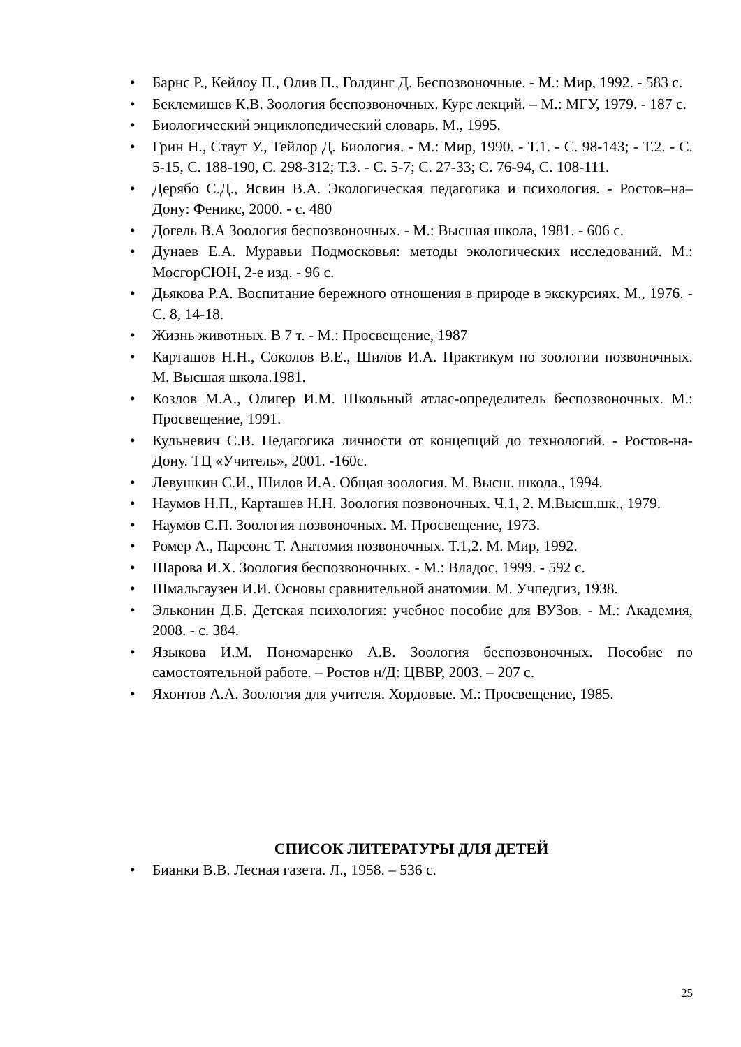• Барнс Р., Кейлоу П., Олив П., Голдинг Д. Беспозвоночные. - М.: Мир, 1992. - 583 с.
• Беклемишев К.В. Зоология беспозвоночных. Курс лекций. – М.: МГУ, 1979. - 187 с.
• Биологический энциклопедический словарь. М., 1995.
• Грин Н., Стаут У., Тейлор Д. Биология. - М.: Мир, 1990. - Т.1. - С. 98-143; - Т.2. - С. 5-15, С. 188-190, С. 298-312; Т.3. - С. 5-7; С. 27-33; С. 76-94, С. 108-111.
• Дерябо С.Д., Ясвин В.А. Экологическая педагогика и психология. - Ростов–на–Дону: Феникс, 2000. - с. 480
• Догель В.А Зоология беспозвоночных. - М.: Высшая школа, 1981. - 606 с.
• Дунаев Е.А. Муравьи Подмосковья: методы экологических исследований. М.: МосгорСЮН, 2-е изд. - 96 с.
• Дьякова Р.А. Воспитание бережного отношения в природе в экскурсиях. М., 1976. - С. 8, 14-18.
• Жизнь животных. В 7 т. - М.: Просвещение, 1987
• Карташов Н.Н., Соколов В.Е., Шилов И.А. Практикум по зоологии позвоночных. М. Высшая школа.1981.
• Козлов М.А., Олигер И.М. Школьный атлас-определитель беспозвоночных. М.: Просвещение, 1991.
• Кульневич С.В. Педагогика личности от концепций до технологий. - Ростов-на-Дону. ТЦ «Учитель», 2001. -160с.
• Левушкин С.И., Шилов И.А. Общая зоология. М. Высш. школа., 1994.
• Наумов Н.П., Карташев Н.Н. Зоология позвоночных. Ч.1, 2. М.Высш.шк., 1979.
• Наумов С.П. Зоология позвоночных. М. Просвещение, 1973.
• Ромер А., Парсонс Т. Анатомия позвоночных. Т.1,2. М. Мир, 1992.
• Шарова И.Х. Зоология беспозвоночных. - М.: Владос, 1999. - 592 с.
• Шмальгаузен И.И. Основы сравнительной анатомии. М. Учпедгиз, 1938.
• Эльконин Д.Б. Детская психология: учебное пособие для ВУЗов. - М.: Академия, 2008. - с. 384.
• Языкова И.М. Пономаренко А.В. Зоология беспозвоночных. Пособие по самостоятельной работе. – Ростов н/Д: ЦВВР, 2003. – 207 с.
• Яхонтов А.А. Зоология для учителя. Хордовые. М.: Просвещение, 1985.
СПИСОК ЛИТЕРАТУРЫ ДЛЯ ДЕТЕЙ
• Бианки В.В. Лесная газета. Л., 1958. – 536 с.
25